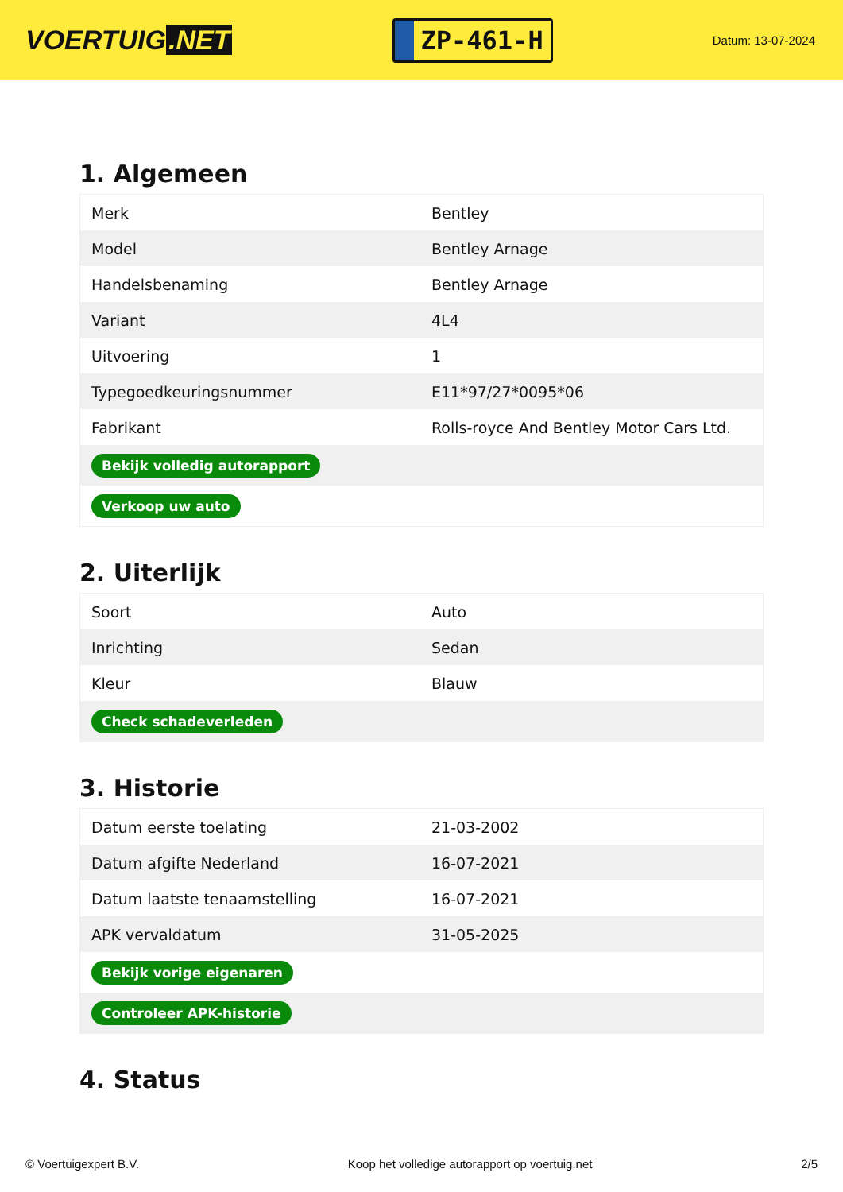VOERTUIG.NET
ZP-461-H
Datum: 13-07-2024
1. Algemeen
| Merk | Bentley |
| Model | Bentley Arnage |
| Handelsbenaming | Bentley Arnage |
| Variant | 4L4 |
| Uitvoering | 1 |
| Typegoedkeuringsnummer | E11*97/27*0095*06 |
| Fabrikant | Rolls-royce And Bentley Motor Cars Ltd. |
| Bekijk volledig autorapport | |
| Verkoop uw auto | |
2. Uiterlijk
| Soort | Auto |
| Inrichting | Sedan |
| Kleur | Blauw |
| Check schadeverleden | |
3. Historie
| Datum eerste toelating | 21-03-2002 |
| Datum afgifte Nederland | 16-07-2021 |
| Datum laatste tenaamstelling | 16-07-2021 |
| APK vervaldatum | 31-05-2025 |
| Bekijk vorige eigenaren | |
| Controleer APK-historie | |
4. Status
© Voertuigexpert B.V. Koop het volledige autorapport op voertuig.net 2/5